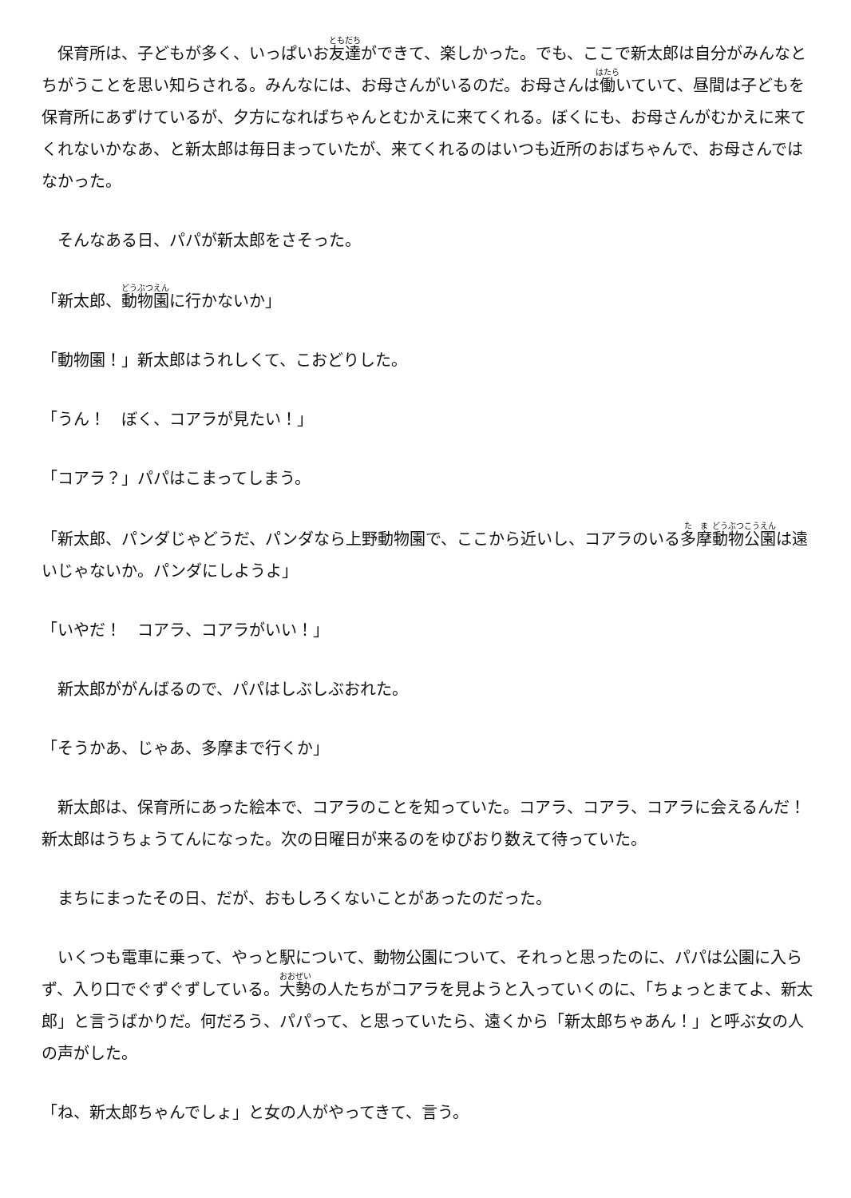保育所は、子どもが多く、いっぱいお友達ができて、楽しかった。でも、ここで新太郎は自分がみんなとちがうことを思い知らされる。みんなには、お母さんがいるのだ。お母さんは働いていて、昼間は子どもを保育所にあずけているが、夕方になればちゃんとむかえに来てくれる。ぼくにも、お母さんがむかえに来てくれないかなあ、と新太郎は毎日まっていたが、来てくれるのはいつも近所のおばちゃんで、お母さんではなかった。
　そんなある日、パパが新太郎をさそった。
「新太郎、動物園に行かないか」
「動物園！」新太郎はうれしくて、こおどりした。
「うん！　ぼく、コアラが見たい！」
「コアラ？」パパはこまってしまう。
「新太郎、パンダじゃどうだ、パンダなら上野動物園で、ここから近いし、コアラのいる多摩動物公園は遠いじゃないか。パンダにしようよ」
「いやだ！　コアラ、コアラがいい！」
　新太郎ががんばるので、パパはしぶしぶおれた。
「そうかあ、じゃあ、多摩まで行くか」
　新太郎は、保育所にあった絵本で、コアラのことを知っていた。コアラ、コアラ、コアラに会えるんだ！　新太郎はうちょうてんになった。次の日曜日が来るのをゆびおり数えて待っていた。
　まちにまったその日、だが、おもしろくないことがあったのだった。
　いくつも電車に乗って、やっと駅について、動物公園について、それっと思ったのに、パパは公園に入らず、入り口でぐずぐずしている。大勢の人たちがコアラを見ようと入っていくのに、「ちょっとまてよ、新太郎」と言うばかりだ。何だろう、パパって、と思っていたら、遠くから「新太郎ちゃあん！」と呼ぶ女の人の声がした。
「ね、新太郎ちゃんでしょ」と女の人がやってきて、言う。